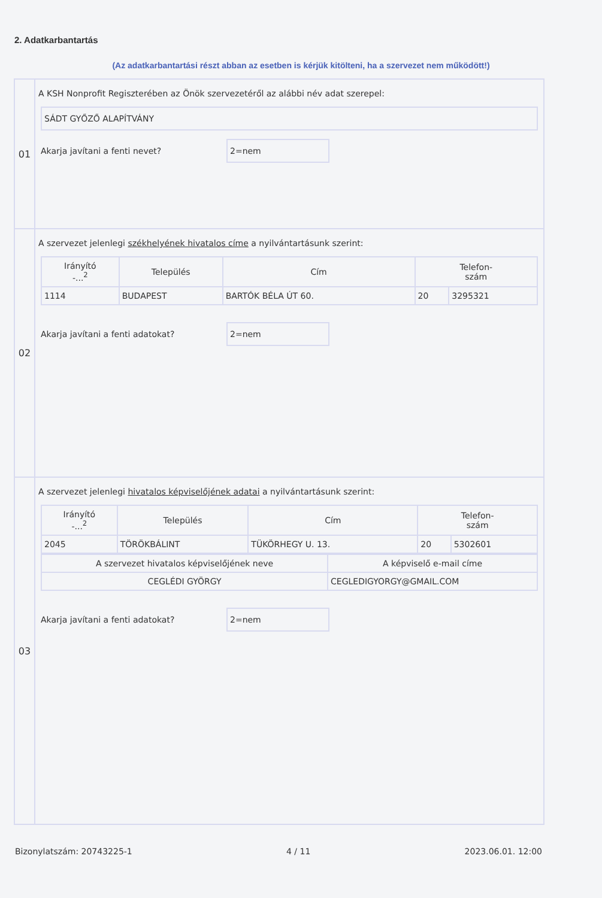2. Adatkarbantartás
(Az adatkarbantartási részt abban az esetben is kérjük kitölteni, ha a szervezet nem működött!)
| 01 | A KSH Nonprofit Regiszterében az Önök szervezetéről az alábbi név adat szerepel: SÁDT GYŐZŐ ALAPÍTVÁNY Akarja javítani a fenti nevet? 2=nem |
| 02 | A szervezet jelenlegi székhelyének hivatalos címe a nyilvántartásunk szerint: / Irányító -...<sup>2</sup> / Település / Cím / Telefon- szám / / / --- / --- / --- / --- / --- / / 1114 / BUDAPEST / BARTÓK BÉLA ÚT 60. / 20 / 3295321 / Akarja javítani a fenti adatokat? 2=nem |
| 03 | A szervezet jelenlegi hivatalos képviselőjének adatai a nyilvántartásunk szerint: / Irányító -...<sup>2</sup> / Település / Cím / Telefon- szám / / / --- / --- / --- / --- / --- / / 2045 / TÖRÖKBÁLINT / TÜKÖRHEGY U. 13. / 20 / 5302601 / / A szervezet hivatalos képviselőjének neve / A képviselő e-mail címe / / --- / --- / / CEGLÉDI GYÖRGY / CEGLEDIGYORGY@GMAIL.COM / Akarja javítani a fenti adatokat? 2=nem |
Bizonylatszám: 20743225-1 4 / 11 2023.06.01. 12:00